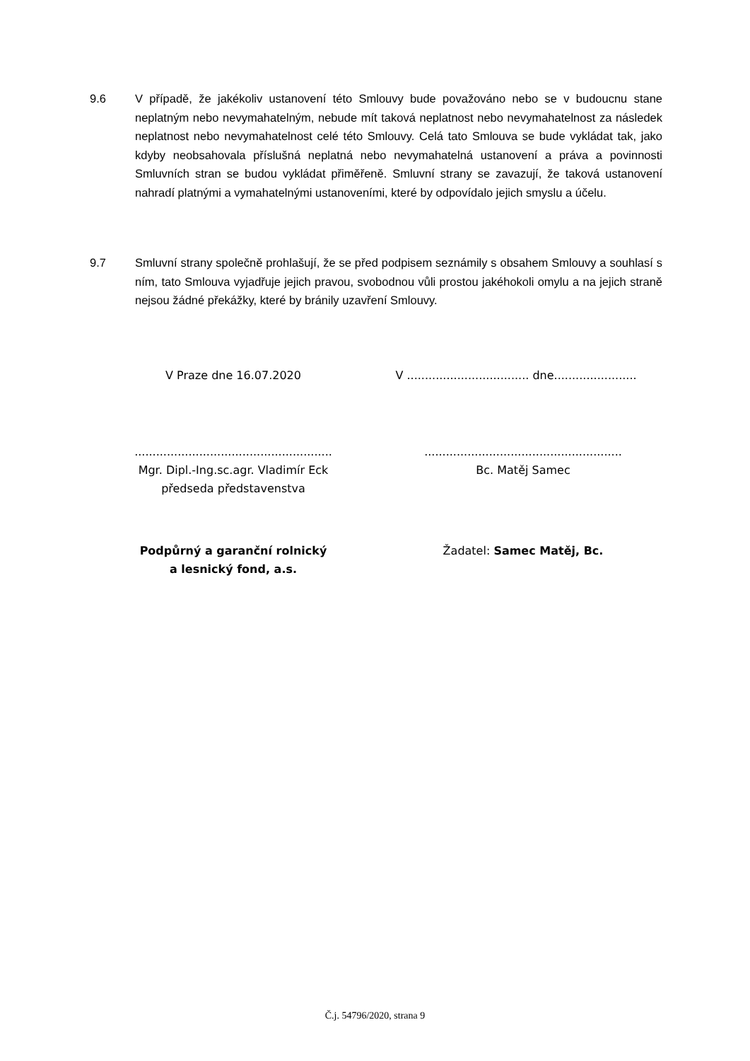9.6 V případě, že jakékoliv ustanovení této Smlouvy bude považováno nebo se v budoucnu stane neplatným nebo nevymahatelným, nebude mít taková neplatnost nebo nevymahatelnost za následek neplatnost nebo nevymahatelnost celé této Smlouvy. Celá tato Smlouva se bude vykládat tak, jako kdyby neobsahovala příslušná neplatná nebo nevymahatelná ustanovení a práva a povinnosti Smluvních stran se budou vykládat přiměřeně. Smluvní strany se zavazují, že taková ustanovení nahradí platnými a vymahatelnými ustanoveními, které by odpovídalo jejich smyslu a účelu.
9.7 Smluvní strany společně prohlašují, že se před podpisem seznámily s obsahem Smlouvy a souhlasí s ním, tato Smlouva vyjadřuje jejich pravou, svobodnou vůli prostou jakéhokoli omylu a na jejich straně nejsou žádné překážky, které by bránily uzavření Smlouvy.
V Praze dne 16.07.2020 V .................................. dne.......................
.......................................................
Mgr. Dipl.-Ing.sc.agr. Vladimír Eck
předseda představenstva
.......................................................
Bc. Matěj Samec
Podpůrný a garanční rolnický
a lesnický fond, a.s.
Žadatel: Samec Matěj, Bc.
Č.j. 54796/2020, strana 9